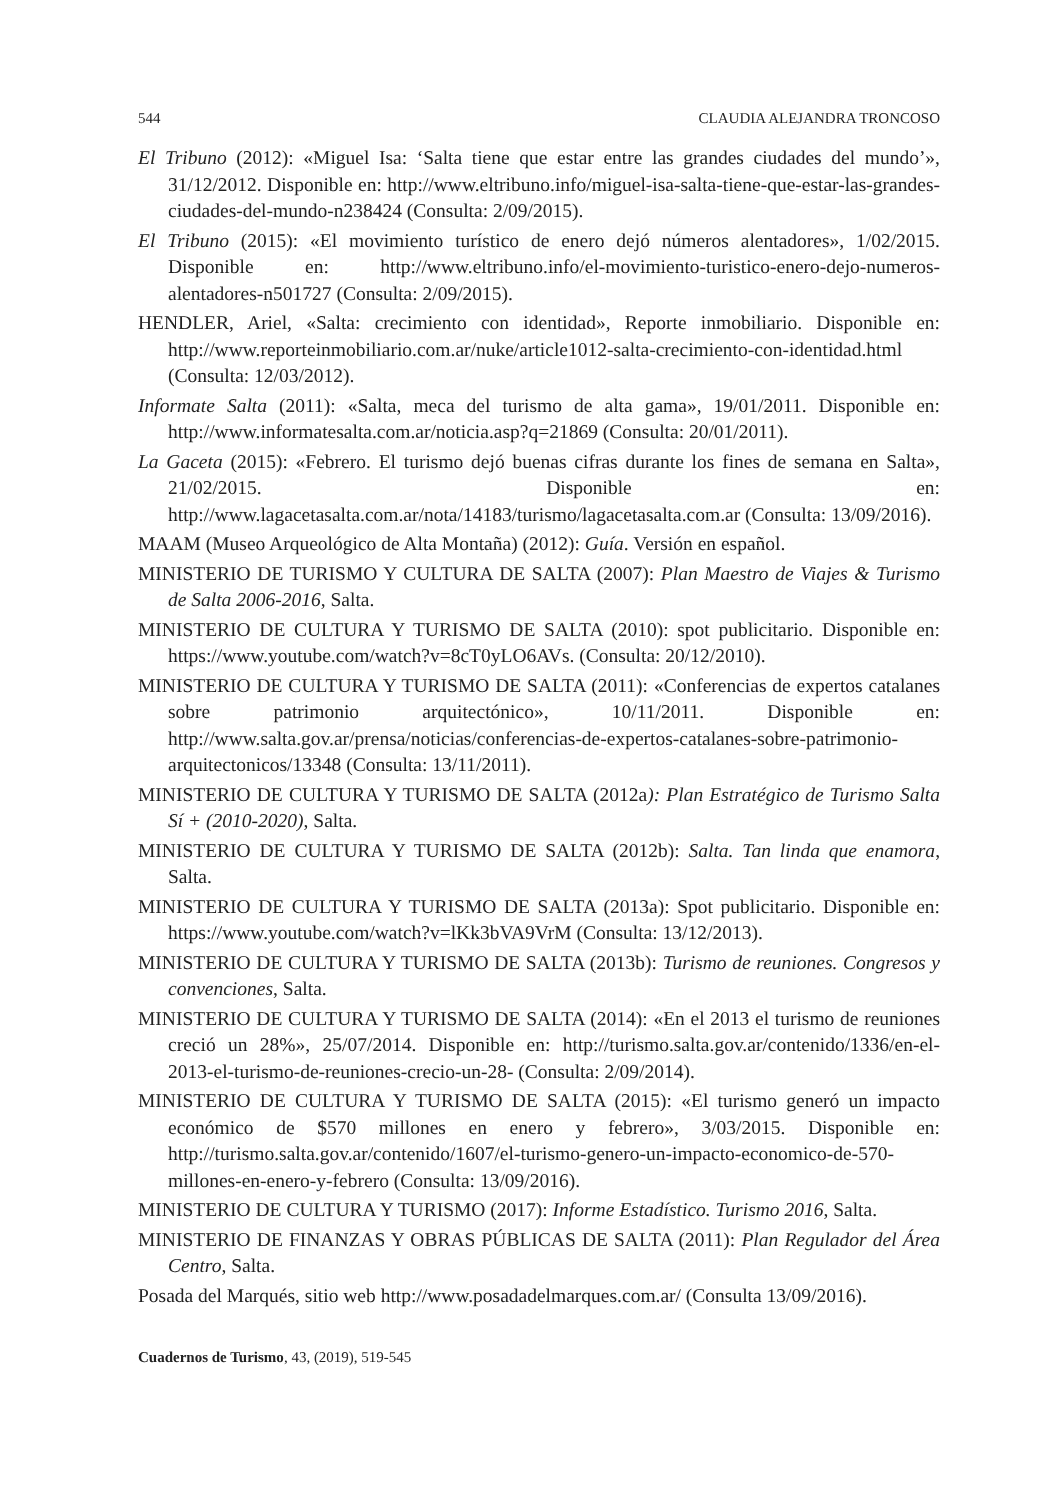544 CLAUDIA ALEJANDRA TRONCOSO
El Tribuno (2012): «Miguel Isa: ‘Salta tiene que estar entre las grandes ciudades del mundo’», 31/12/2012. Disponible en: http://www.eltribuno.info/miguel-isa-salta-tiene-que-estar-las-grandes-ciudades-del-mundo-n238424 (Consulta: 2/09/2015).
El Tribuno (2015): «El movimiento turístico de enero dejó números alentadores», 1/02/2015. Disponible en: http://www.eltribuno.info/el-movimiento-turistico-enero-dejo-numeros-alentadores-n501727 (Consulta: 2/09/2015).
HENDLER, Ariel, «Salta: crecimiento con identidad», Reporte inmobiliario. Disponible en: http://www.reporteinmobiliario.com.ar/nuke/article1012-salta-crecimiento-con-identidad.html (Consulta: 12/03/2012).
Informate Salta (2011): «Salta, meca del turismo de alta gama», 19/01/2011. Disponible en: http://www.informatesalta.com.ar/noticia.asp?q=21869 (Consulta: 20/01/2011).
La Gaceta (2015): «Febrero. El turismo dejó buenas cifras durante los fines de semana en Salta», 21/02/2015. Disponible en: http://www.lagacetasalta.com.ar/nota/14183/turismo/lagacetasalta.com.ar (Consulta: 13/09/2016).
MAAM (Museo Arqueológico de Alta Montaña) (2012): Guía. Versión en español.
MINISTERIO DE TURISMO Y CULTURA DE SALTA (2007): Plan Maestro de Viajes & Turismo de Salta 2006-2016, Salta.
MINISTERIO DE CULTURA Y TURISMO DE SALTA (2010): spot publicitario. Disponible en: https://www.youtube.com/watch?v=8cT0yLO6AVs. (Consulta: 20/12/2010).
MINISTERIO DE CULTURA Y TURISMO DE SALTA (2011): «Conferencias de expertos catalanes sobre patrimonio arquitectónico», 10/11/2011. Disponible en: http://www.salta.gov.ar/prensa/noticias/conferencias-de-expertos-catalanes-sobre-patrimonio-arquitectonicos/13348 (Consulta: 13/11/2011).
MINISTERIO DE CULTURA Y TURISMO DE SALTA (2012a): Plan Estratégico de Turismo Salta Sí + (2010-2020), Salta.
MINISTERIO DE CULTURA Y TURISMO DE SALTA (2012b): Salta. Tan linda que enamora, Salta.
MINISTERIO DE CULTURA Y TURISMO DE SALTA (2013a): Spot publicitario. Disponible en: https://www.youtube.com/watch?v=lKk3bVA9VrM (Consulta: 13/12/2013).
MINISTERIO DE CULTURA Y TURISMO DE SALTA (2013b): Turismo de reuniones. Congresos y convenciones, Salta.
MINISTERIO DE CULTURA Y TURISMO DE SALTA (2014): «En el 2013 el turismo de reuniones creció un 28%», 25/07/2014. Disponible en: http://turismo.salta.gov.ar/contenido/1336/en-el-2013-el-turismo-de-reuniones-crecio-un-28- (Consulta: 2/09/2014).
MINISTERIO DE CULTURA Y TURISMO DE SALTA (2015): «El turismo generó un impacto económico de $570 millones en enero y febrero», 3/03/2015. Disponible en: http://turismo.salta.gov.ar/contenido/1607/el-turismo-genero-un-impacto-economico-de-570-millones-en-enero-y-febrero (Consulta: 13/09/2016).
MINISTERIO DE CULTURA Y TURISMO (2017): Informe Estadístico. Turismo 2016, Salta.
MINISTERIO DE FINANZAS Y OBRAS PÚBLICAS DE SALTA (2011): Plan Regulador del Área Centro, Salta.
Posada del Marqués, sitio web http://www.posadadelmarques.com.ar/ (Consulta 13/09/2016).
Cuadernos de Turismo, 43, (2019), 519-545